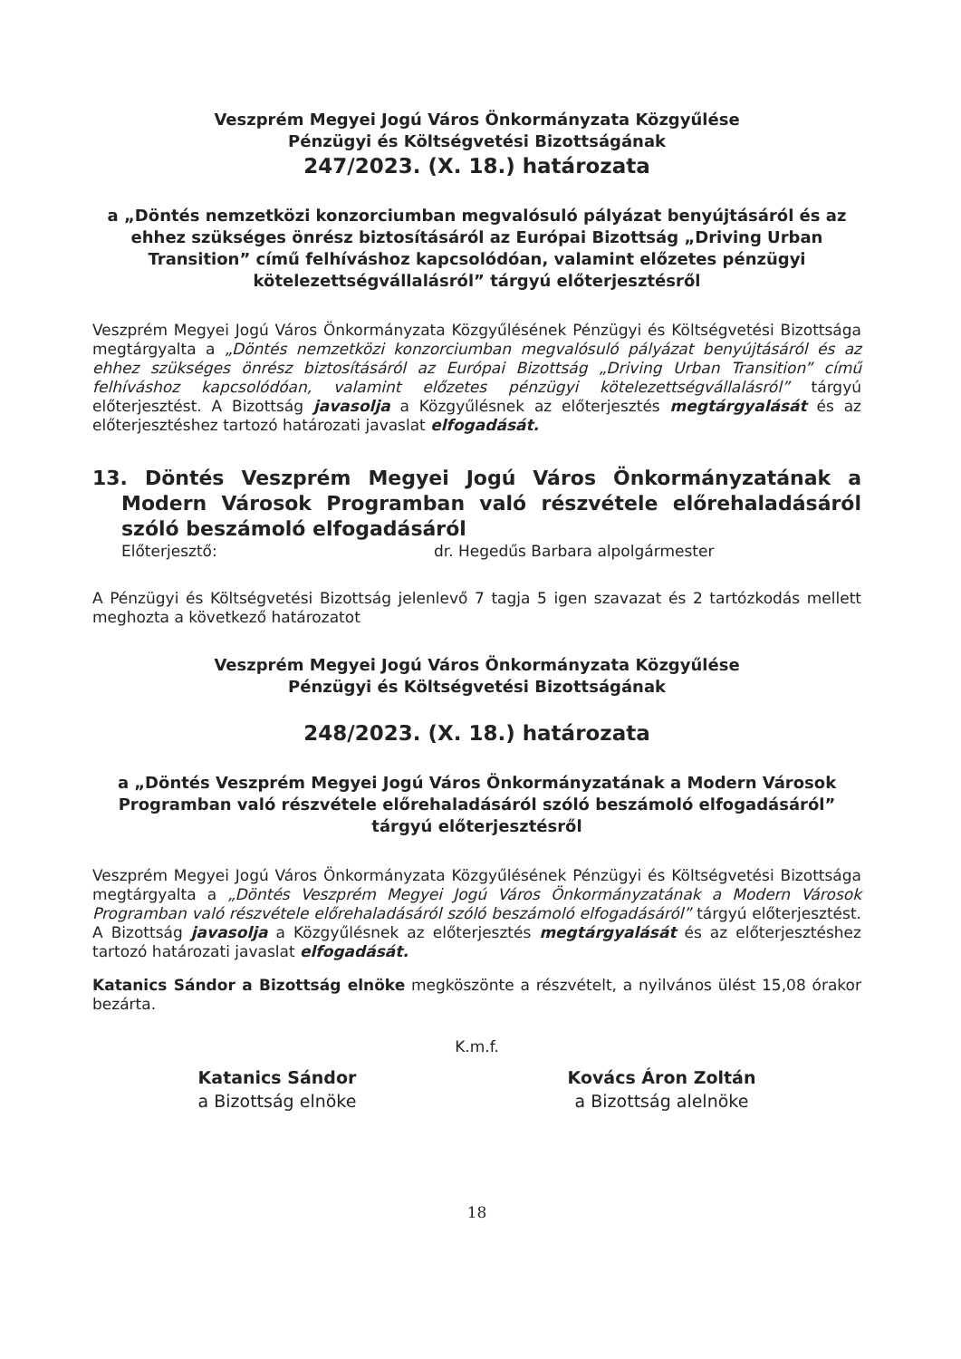Veszprém Megyei Jogú Város Önkormányzata Közgyűlése
Pénzügyi és Költségvetési Bizottságának
247/2023. (X. 18.) határozata
a „Döntés nemzetközi konzorciumban megvalósuló pályázat benyújtásáról és az ehhez szükséges önrész biztosításáról az Európai Bizottság „Driving Urban Transition” című felhíváshoz kapcsolódóan, valamint előzetes pénzügyi kötelezettségvállalásról” tárgyú előterjesztésről
Veszprém Megyei Jogú Város Önkormányzata Közgyűlésének Pénzügyi és Költségvetési Bizottsága megtárgyalta a „Döntés nemzetközi konzorciumban megvalósuló pályázat benyújtásáról és az ehhez szükséges önrész biztosításáról az Európai Bizottság „Driving Urban Transition” című felhíváshoz kapcsolódóan, valamint előzetes pénzügyi kötelezettségvállalásról” tárgyú előterjesztést. A Bizottság javasolja a Közgyűlésnek az előterjesztés megtárgyalását és az előterjesztéshez tartozó határozati javaslat elfogadását.
13. Döntés Veszprém Megyei Jogú Város Önkormányzatának a Modern Városok Programban való részvétele előrehaladásáról szóló beszámoló elfogadásáról
Előterjesztő: dr. Hegedűs Barbara alpolgármester
A Pénzügyi és Költségvetési Bizottság jelenlevő 7 tagja 5 igen szavazat és 2 tartózkodás mellett meghozta a következő határozatot
Veszprém Megyei Jogú Város Önkormányzata Közgyűlése
Pénzügyi és Költségvetési Bizottságának
248/2023. (X. 18.) határozata
a „Döntés Veszprém Megyei Jogú Város Önkormányzatának a Modern Városok Programban való részvétele előrehaladásáról szóló beszámoló elfogadásáról” tárgyú előterjesztésről
Veszprém Megyei Jogú Város Önkormányzata Közgyűlésének Pénzügyi és Költségvetési Bizottsága megtárgyalta a „Döntés Veszprém Megyei Jogú Város Önkormányzatának a Modern Városok Programban való részvétele előrehaladásáról szóló beszámoló elfogadásáról” tárgyú előterjesztést. A Bizottság javasolja a Közgyűlésnek az előterjesztés megtárgyalását és az előterjesztéshez tartozó határozati javaslat elfogadását.
Katanics Sándor a Bizottság elnöke megköszönte a részvételt, a nyilvános ülést 15,08 órakor bezárta.
K.m.f.
Katanics Sándor
a Bizottság elnöke
Kovács Áron Zoltán
a Bizottság alelnöke
18